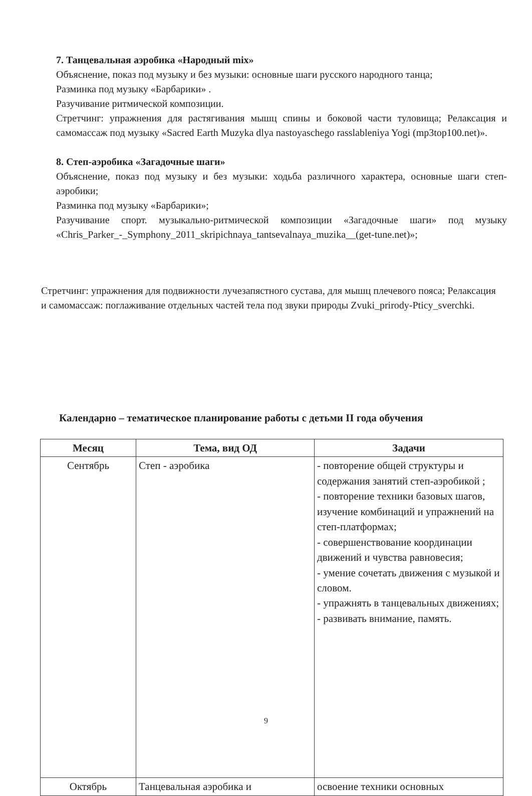7. Танцевальная аэробика «Народный mix»
Объяснение, показ под музыку и без музыки: основные шаги русского народного танца;
Разминка под музыку «Барбарики» .
Разучивание ритмической композиции.
Стретчинг: упражнения для растягивания мышц спины и боковой части туловища; Релаксация и самомассаж под музыку «Sacred Earth Muzyka dlya nastoyaschego rasslableniya Yogi (mp3top100.net)».
8. Степ-аэробика «Загадочные шаги»
Объяснение, показ под музыку и без музыки: ходьба различного характера, основные шаги степ-аэробики;
Разминка под музыку «Барбарики»;
Разучивание спорт. музыкально-ритмической композиции «Загадочные шаги» под музыку «Chris_Parker_-_Symphony_2011_skripichnaya_tantsevalnaya_muzika__(get-tune.net)»;
Стретчинг: упражнения для подвижности лучезапястного сустава, для мышц плечевого пояса; Релаксация и самомассаж: поглаживание отдельных частей тела под звуки природы Zvuki_prirody-Pticy_sverchki.
Календарно – тематическое планирование работы с детьми II года обучения
| Месяц | Тема, вид ОД | Задачи |
| --- | --- | --- |
| Сентябрь | Степ - аэробика | - повторение общей структуры и содержания занятий степ-аэробикой ; - повторение техники базовых шагов, изучение комбинаций и упражнений на степ-платформах; - совершенствование координации движений и чувства равновесия; - умение сочетать движения с музыкой и словом. - упражнять в танцевальных движениях; - развивать внимание, память. |
| Октябрь | Танцевальная аэробика и | освоение техники основных |
9